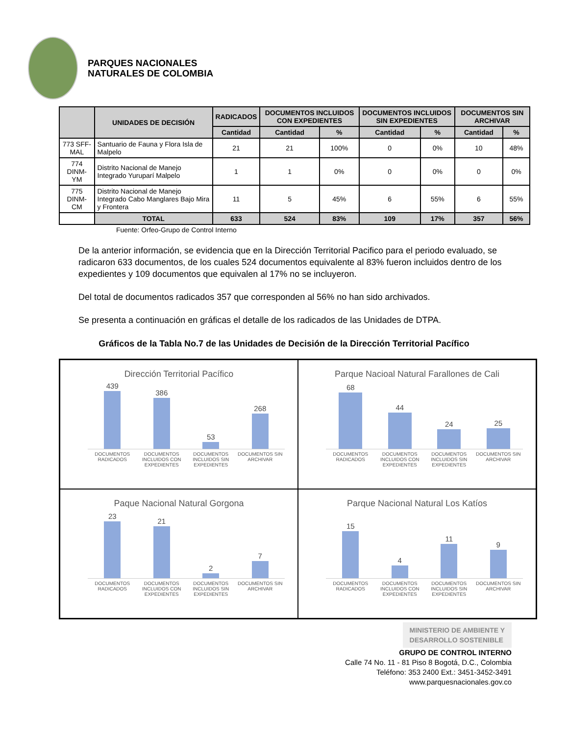PARQUES NACIONALES
NATURALES DE COLOMBIA
| | UNIDADES DE DECISIÓN | RADICADOS | DOCUMENTOS INCLUIDOS CON EXPEDIENTES | | DOCUMENTOS INCLUIDOS SIN EXPEDIENTES | | DOCUMENTOS SIN ARCHIVAR | |
| --- | --- | --- | --- | --- | --- | --- | --- | --- |
| | | Cantidad | Cantidad | % | Cantidad | % | Cantidad | % |
| 773 SFF-MAL | Santuario de Fauna y Flora Isla de Malpelo | 21 | 21 | 100% | 0 | 0% | 10 | 48% |
| 774 DINM-YM | Distrito Nacional de Manejo Integrado Yuruparí Malpelo | 1 | 1 | 0% | 0 | 0% | 0 | 0% |
| 775 DINM-CM | Distrito Nacional de Manejo Integrado Cabo Manglares Bajo Mira y Frontera | 11 | 5 | 45% | 6 | 55% | 6 | 55% |
| | TOTAL | 633 | 524 | 83% | 109 | 17% | 357 | 56% |
Fuente: Orfeo-Grupo de Control Interno
De la anterior información, se evidencia que en la Dirección Territorial Pacifico para el periodo evaluado, se radicaron 633 documentos, de los cuales 524 documentos equivalente al 83% fueron incluidos dentro de los expedientes y 109 documentos que equivalen al 17% no se incluyeron.
Del total de documentos radicados 357 que corresponden al 56% no han sido archivados.
Se presenta a continuación en gráficas el detalle de los radicados de las Unidades de DTPA.
Gráficos de la Tabla No.7 de las Unidades de Decisión de la Dirección Territorial Pacífico
Dirección Territorial Pacífico
439
386
53
268
DOCUMENTOS RADICADOS DOCUMENTOS INCLUIDOS CON EXPEDIENTES DOCUMENTOS INCLUIDOS SIN EXPEDIENTES DOCUMENTOS SIN ARCHIVAR
Parque Nacioal Natural Farallones de Cali
68
44
24
25
DOCUMENTOS RADICADOS DOCUMENTOS INCLUIDOS CON EXPEDIENTES DOCUMENTOS INCLUIDOS SIN EXPEDIENTES DOCUMENTOS SIN ARCHIVAR
Paque Nacional Natural Gorgona
23
21
2
7
DOCUMENTOS RADICADOS DOCUMENTOS INCLUIDOS CON EXPEDIENTES DOCUMENTOS INCLUIDOS SIN EXPEDIENTES DOCUMENTOS SIN ARCHIVAR
Parque Nacional Natural Los Katíos
15
4
11
9
DOCUMENTOS RADICADOS DOCUMENTOS INCLUIDOS CON EXPEDIENTES DOCUMENTOS INCLUIDOS SIN EXPEDIENTES DOCUMENTOS SIN ARCHIVAR
MINISTERIO DE AMBIENTE Y
DESARROLLO SOSTENIBLE
GRUPO DE CONTROL INTERNO
Calle 74 No. 11 - 81 Piso 8 Bogotá, D.C., Colombia
Teléfono: 353 2400 Ext.: 3451-3452-3491
www.parquesnacionales.gov.co